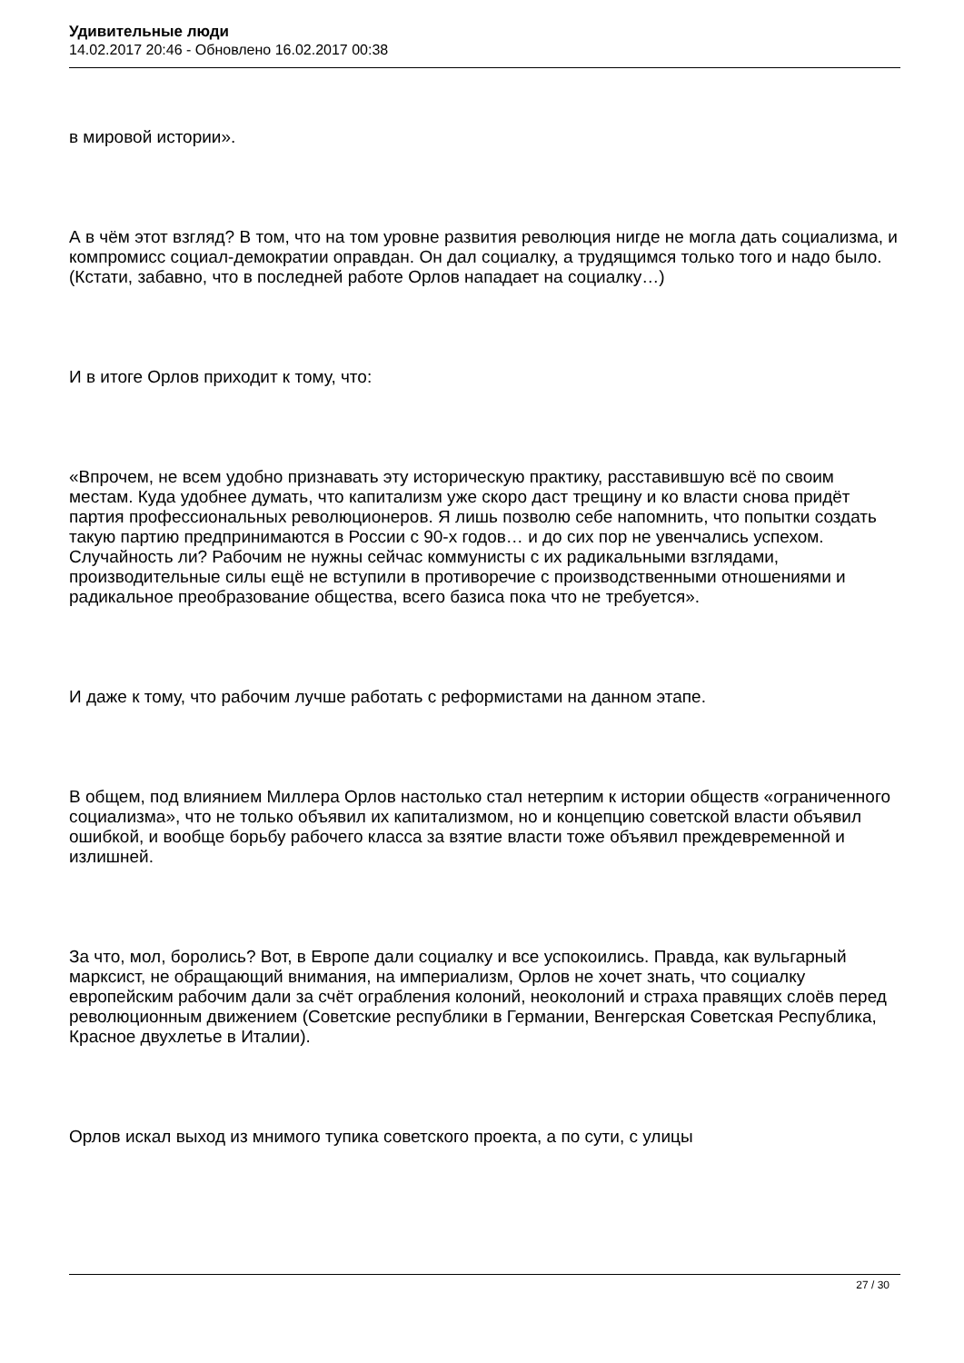Удивительные люди
14.02.2017 20:46 - Обновлено 16.02.2017 00:38
в мировой истории».
А в чём этот взгляд? В том, что на том уровне развития революция нигде не могла дать социализма, и компромисс социал-демократии оправдан. Он дал социалку, а трудящимся только того и надо было. (Кстати, забавно, что в последней работе Орлов нападает на социалку…)
И в итоге Орлов приходит к тому, что:
«Впрочем, не всем удобно признавать эту историческую практику, расставившую всё по своим местам. Куда удобнее думать, что капитализм уже скоро даст трещину и ко власти снова придёт партия профессиональных революционеров. Я лишь позволю себе напомнить, что попытки создать такую партию предпринимаются в России с 90-х годов… и до сих пор не увенчались успехом. Случайность ли? Рабочим не нужны сейчас коммунисты с их радикальными взглядами, производительные силы ещё не вступили в противоречие с производственными отношениями и радикальное преобразование общества, всего базиса пока что не требуется».
И даже к тому, что рабочим лучше работать с реформистами на данном этапе.
В общем, под влиянием Миллера Орлов настолько стал нетерпим к истории обществ «ограниченного социализма», что не только объявил их капитализмом, но и концепцию советской власти объявил ошибкой, и вообще борьбу рабочего класса за взятие власти тоже объявил преждевременной и излишней.
За что, мол, боролись? Вот, в Европе дали социалку и все успокоились. Правда, как вульгарный марксист, не обращающий внимания, на империализм, Орлов не хочет знать, что социалку европейским рабочим дали за счёт ограбления колоний, неоколоний и страха правящих слоёв перед революционным движением (Советские республики в Германии, Венгерская Советская Республика, Красное двухлетье в Италии).
Орлов искал выход из мнимого тупика советского проекта, а по сути, с улицы
27 / 30